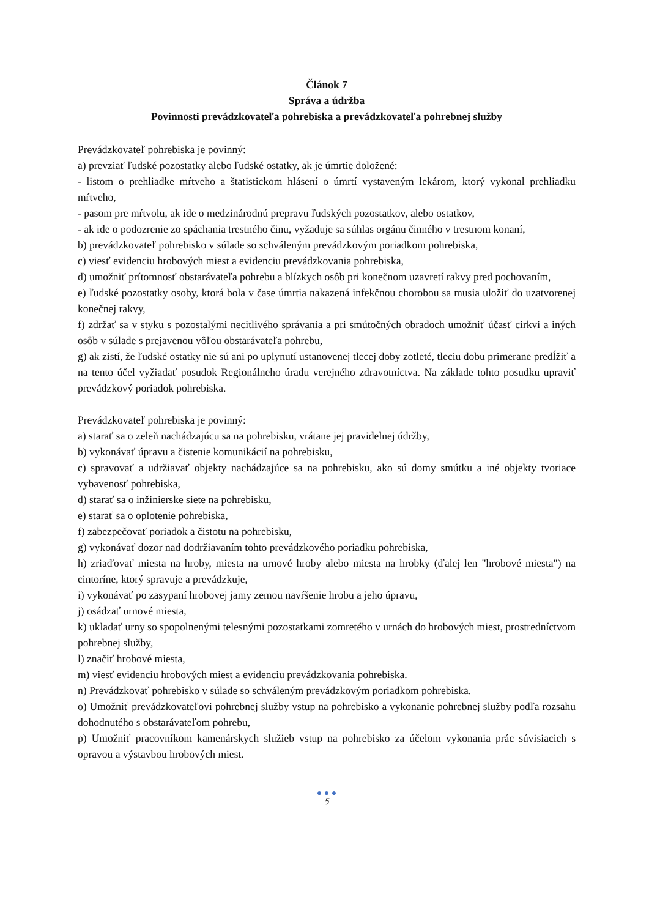Článok 7
Správa a údržba
Povinnosti prevádzkovateľa pohrebiska a prevádzkovateľa pohrebnej služby
Prevádzkovateľ pohrebiska je povinný:
a) prevziať ľudské pozostatky alebo ľudské ostatky, ak je úmrtie doložené:
- listom o prehliadke mŕtveho a štatistickom hlásení o úmrtí vystaveným lekárom, ktorý vykonal prehliadku mŕtveho,
- pasom pre mŕtvolu, ak ide o medzinárodnú prepravu ľudských pozostatkov, alebo ostatkov,
- ak ide o podozrenie zo spáchania trestného činu, vyžaduje sa súhlas orgánu činného v trestnom konaní,
b) prevádzkovateľ pohrebisko v súlade so schváleným prevádzkovým poriadkom pohrebiska,
c) viesť evidenciu hrobových miest a evidenciu prevádzkovania pohrebiska,
d) umožniť prítomnosť obstarávateľa pohrebu a blízkych osôb pri konečnom uzavretí rakvy pred pochovaním,
e) ľudské pozostatky osoby, ktorá bola v čase úmrtia nakazená infekčnou chorobou sa musia uložiť do uzatvorenej konečnej rakvy,
f) zdržať sa v styku s pozostalými necitlivého správania a pri smútočných obradoch umožniť účasť cirkvi a iných osôb v súlade s prejavenou vôľou obstarávateľa pohrebu,
g) ak zistí, že ľudské ostatky nie sú ani po uplynutí ustanovenej tlecej doby zotleté, tleciu dobu primerane predĺžiť a na tento účel vyžiadať posudok Regionálneho úradu verejného zdravotníctva. Na základe tohto posudku upraviť prevádzkový poriadok pohrebiska.
Prevádzkovateľ pohrebiska je povinný:
a) starať sa o zeleň nachádzajúcu sa na pohrebisku, vrátane jej pravidelnej údržby,
b) vykonávať úpravu a čistenie komunikácií na pohrebisku,
c) spravovať a udržiavať objekty nachádzajúce sa na pohrebisku, ako sú domy smútku a iné objekty tvoriace vybavenosť pohrebiska,
d) starať sa o inžinierske siete na pohrebisku,
e) starať sa o oplotenie pohrebiska,
f) zabezpečovať poriadok a čistotu na pohrebisku,
g) vykonávať dozor nad dodržiavaním tohto prevádzkového poriadku pohrebiska,
h) zriaďovať miesta na hroby, miesta na urnové hroby alebo miesta na hrobky (ďalej len "hrobové miesta") na cintoríne, ktorý spravuje a prevádzkuje,
i) vykonávať po zasypaní hrobovej jamy zemou navŕšenie hrobu a jeho úpravu,
j) osádzať urnové miesta,
k) ukladať urny so spopolnenými telesnými pozostatkami zomretého v urnách do hrobových miest, prostredníctvom pohrebnej služby,
l) značiť hrobové miesta,
m) viesť evidenciu hrobových miest a evidenciu prevádzkovania pohrebiska.
n) Prevádzkovať pohrebisko v súlade so schváleným prevádzkovým poriadkom pohrebiska.
o) Umožniť prevádzkovateľovi pohrebnej služby vstup na pohrebisko a vykonanie pohrebnej služby podľa rozsahu dohodnutého s obstarávateľom pohrebu,
p) Umožniť pracovníkom kamenárskych služieb vstup na pohrebisko za účelom vykonania prác súvisiacich s opravou a výstavbou hrobových miest.
● ● ●
5